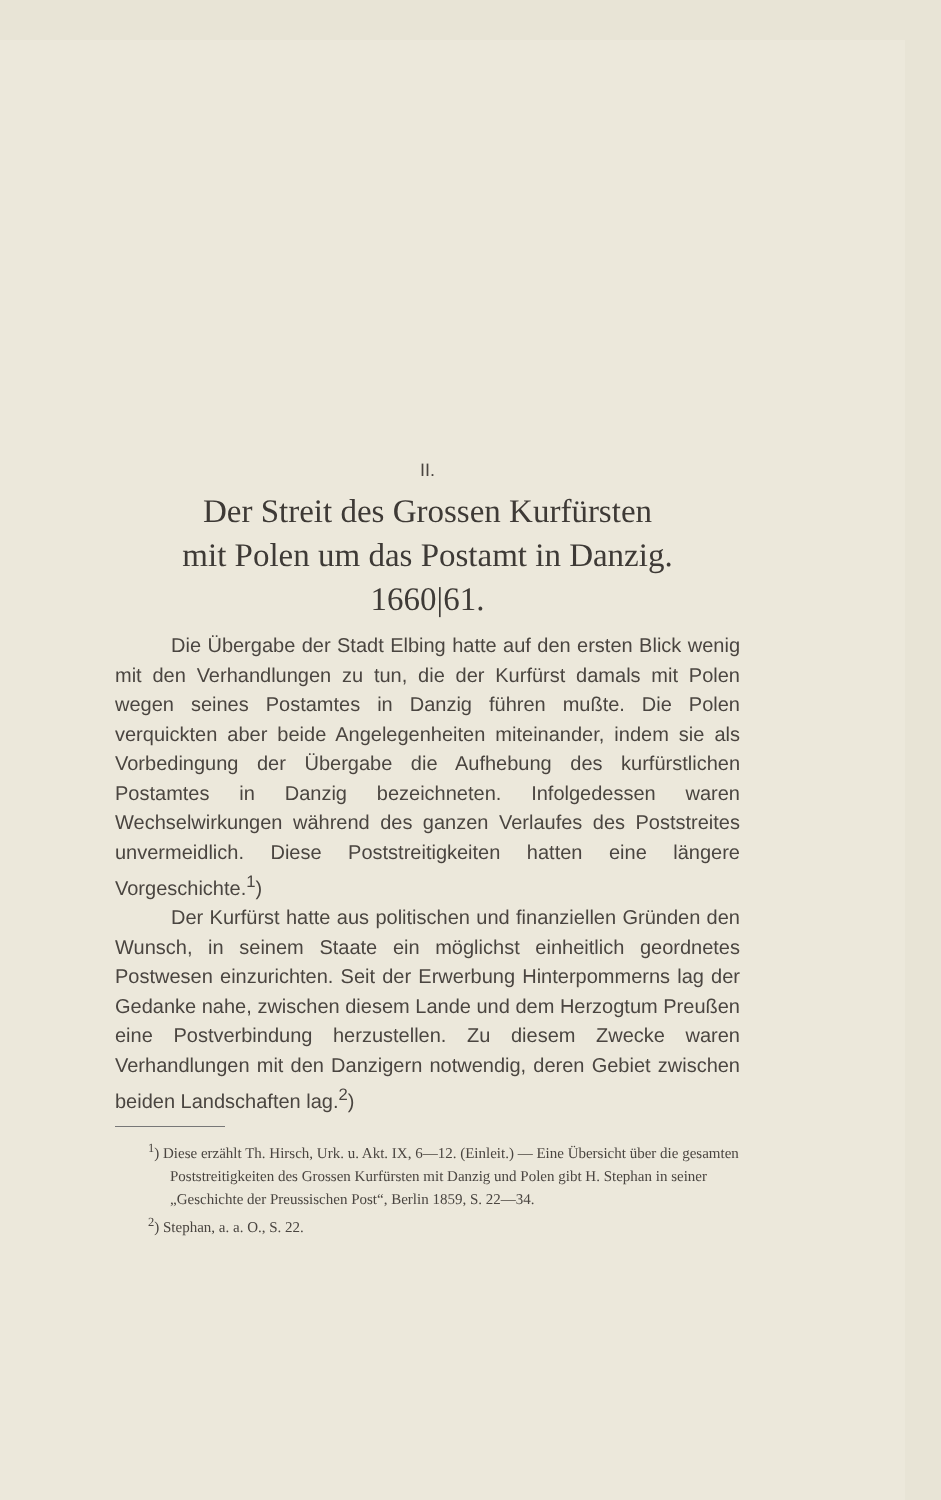II.
Der Streit des Grossen Kurfürsten
mit Polen um das Postamt in Danzig.
1660|61.
Die Übergabe der Stadt Elbing hatte auf den ersten Blick wenig mit den Verhandlungen zu tun, die der Kurfürst damals mit Polen wegen seines Postamtes in Danzig führen mußte. Die Polen verquickten aber beide Angelegenheiten miteinander, indem sie als Vorbedingung der Übergabe die Aufhebung des kurfürstlichen Postamtes in Danzig bezeichneten. Infolgedessen waren Wechselwirkungen während des ganzen Verlaufes des Poststreites unvermeidlich. Diese Poststreitigkeiten hatten eine längere Vorgeschichte.<sup>1</sup>)
Der Kurfürst hatte aus politischen und finanziellen Gründen den Wunsch, in seinem Staate ein möglichst einheitlich geordnetes Postwesen einzurichten. Seit der Erwerbung Hinterpommerns lag der Gedanke nahe, zwischen diesem Lande und dem Herzogtum Preußen eine Postverbindung herzustellen. Zu diesem Zwecke waren Verhandlungen mit den Danzigern notwendig, deren Gebiet zwischen beiden Landschaften lag.<sup>2</sup>)
<sup>1</sup>) Diese erzählt Th. Hirsch, Urk. u. Akt. IX, 6—12. (Einleit.) — Eine Übersicht über die gesamten Poststreitigkeiten des Grossen Kurfürsten mit Danzig und Polen gibt H. Stephan in seiner „Geschichte der Preussischen Post“, Berlin 1859, S. 22—34.
<sup>2</sup>) Stephan, a. a. O., S. 22.